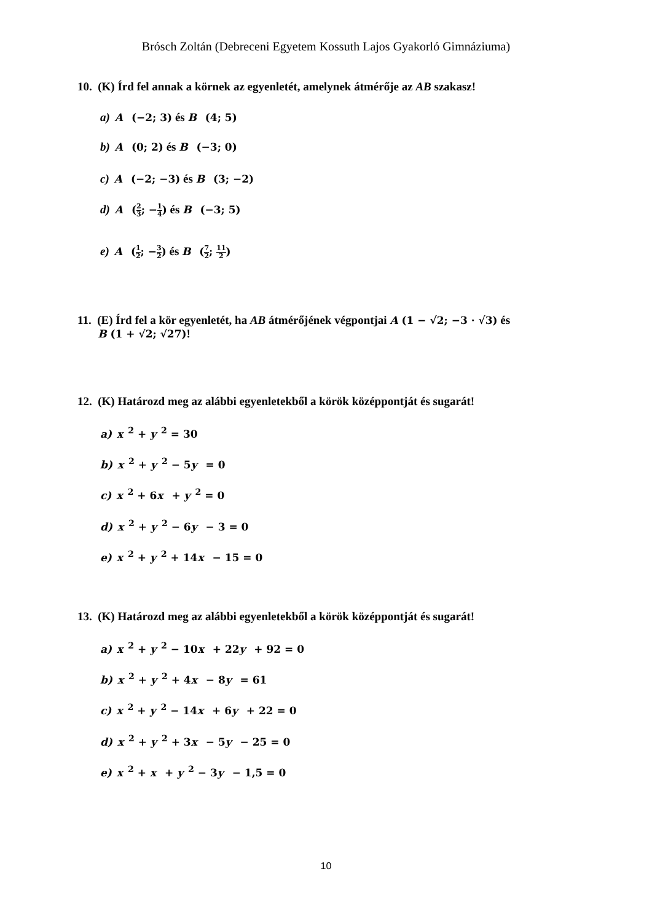Brósch Zoltán (Debreceni Egyetem Kossuth Lajos Gyakorló Gimnáziuma)
10. (K) Írd fel annak a körnek az egyenletét, amelynek átmérője az AB szakasz!
a) A (−2; 3) és B (4; 5)
b) A (0; 2) és B (−3; 0)
c) A (−2; −3) és B (3; −2)
d) A (2 3; −1 4) és B (−3; 5)
e) A (1 2; −3 2) és B (7 2; 11 2)
11. (E) Írd fel a kör egyenletét, ha AB átmérőjének végpontjai A (1 − √2; −3 · √3) és
B (1 + √2; √27)!
12. (K) Határozd meg az alábbi egyenletekből a körök középpontját és sugarát!
a) x<sup>2</sup> + y<sup>2</sup> = 30
b) x<sup>2</sup> + y<sup>2</sup> − 5y = 0
c) x<sup>2</sup> + 6x + y<sup>2</sup> = 0
d) x<sup>2</sup> + y<sup>2</sup> − 6y − 3 = 0
e) x<sup>2</sup> + y<sup>2</sup> + 14x − 15 = 0
13. (K) Határozd meg az alábbi egyenletekből a körök középpontját és sugarát!
a) x<sup>2</sup> + y<sup>2</sup> − 10x + 22y + 92 = 0
b) x<sup>2</sup> + y<sup>2</sup> + 4x − 8y = 61
c) x<sup>2</sup> + y<sup>2</sup> − 14x + 6y + 22 = 0
d) x<sup>2</sup> + y<sup>2</sup> + 3x − 5y − 25 = 0
e) x<sup>2</sup> + x + y<sup>2</sup> − 3y − 1,5 = 0
10